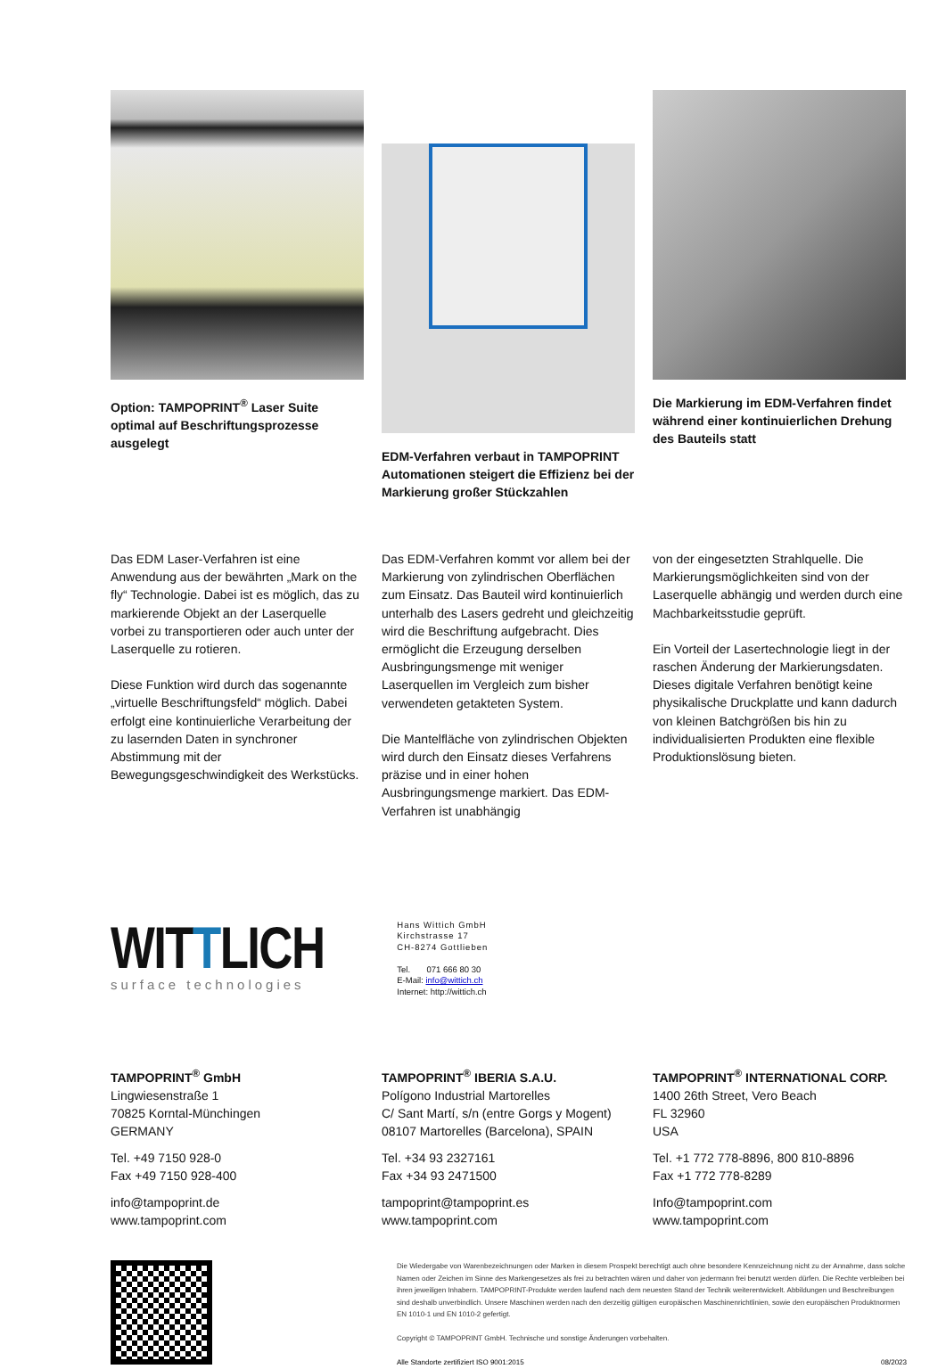Option: TAMPOPRINT<sup>®</sup> Laser Suite optimal auf Beschriftungsprozesse ausgelegt
EDM-Verfahren verbaut in TAMPOPRINT Automationen steigert die Effizienz bei der Markierung großer Stückzahlen
Die Markierung im EDM-Verfahren findet während einer kontinuierlichen Drehung des Bauteils statt
Das EDM Laser-Verfahren ist eine Anwendung aus der bewährten „Mark on the fly“ Technologie. Dabei ist es möglich, das zu markierende Objekt an der Laserquelle vorbei zu transportieren oder auch unter der Laserquelle zu rotieren.
Diese Funktion wird durch das sogenannte „virtuelle Beschriftungsfeld“ möglich. Dabei erfolgt eine kontinuierliche Verarbeitung der zu lasernden Daten in synchroner Abstimmung mit der Bewegungsgeschwindigkeit des Werkstücks.
Das EDM-Verfahren kommt vor allem bei der Markierung von zylindrischen Oberflächen zum Einsatz. Das Bauteil wird kontinuierlich unterhalb des Lasers gedreht und gleichzeitig wird die Beschriftung aufgebracht. Dies ermöglicht die Erzeugung derselben Ausbringungsmenge mit weniger Laserquellen im Vergleich zum bisher verwendeten getakteten System.
Die Mantelfläche von zylindrischen Objekten wird durch den Einsatz dieses Verfahrens präzise und in einer hohen Ausbringungsmenge markiert. Das EDM-Verfahren ist unabhängig
von der eingesetzten Strahlquelle. Die Markierungsmöglichkeiten sind von der Laserquelle abhängig und werden durch eine Machbarkeitsstudie geprüft.
Ein Vorteil der Lasertechnologie liegt in der raschen Änderung der Markierungsdaten. Dieses digitale Verfahren benötigt keine physikalische Druckplatte und kann dadurch von kleinen Batchgrößen bis hin zu individualisierten Produkten eine flexible Produktionslösung bieten.
WITTLICH
surface technologies
Hans Wittich GmbH
Kirchstrasse 17
CH-8274 Gottlieben
Tel. 071 666 80 30
E-Mail: info@wittich.ch
Internet: http://wittich.ch
TAMPOPRINT<sup>®</sup> GmbH
Lingwiesenstraße 1
70825 Korntal-Münchingen
GERMANY
Tel. +49 7150 928-0
Fax +49 7150 928-400
info@tampoprint.de
www.tampoprint.com
TAMPOPRINT<sup>®</sup> IBERIA S.A.U.
Polígono Industrial Martorelles
C/ Sant Martí, s/n (entre Gorgs y Mogent)
08107 Martorelles (Barcelona), SPAIN
Tel. +34 93 2327161
Fax +34 93 2471500
tampoprint@tampoprint.es
www.tampoprint.com
TAMPOPRINT<sup>®</sup> INTERNATIONAL CORP.
1400 26th Street, Vero Beach
FL 32960
USA
Tel. +1 772 778-8896, 800 810-8896
Fax +1 772 778-8289
Info@tampoprint.com
www.tampoprint.com
Die Wiedergabe von Warenbezeichnungen oder Marken in diesem Prospekt berechtigt auch ohne besondere Kennzeichnung nicht zu der Annahme, dass solche Namen oder Zeichen im Sinne des Markengesetzes als frei zu betrachten wären und daher von jedermann frei benutzt werden dürfen. Die Rechte verbleiben bei ihren jeweiligen Inhabern. TAMPOPRINT-Produkte werden laufend nach dem neuesten Stand der Technik weiterentwickelt. Abbildungen und Beschreibungen sind deshalb unverbindlich. Unsere Maschinen werden nach den derzeitig gültigen europäischen Maschinenrichtlinien, sowie den europäischen Produktnormen EN 1010-1 und EN 1010-2 gefertigt.
Copyright © TAMPOPRINT GmbH. Technische und sonstige Änderungen vorbehalten.
Alle Standorte zertifiziert ISO 9001:2015 08/2023